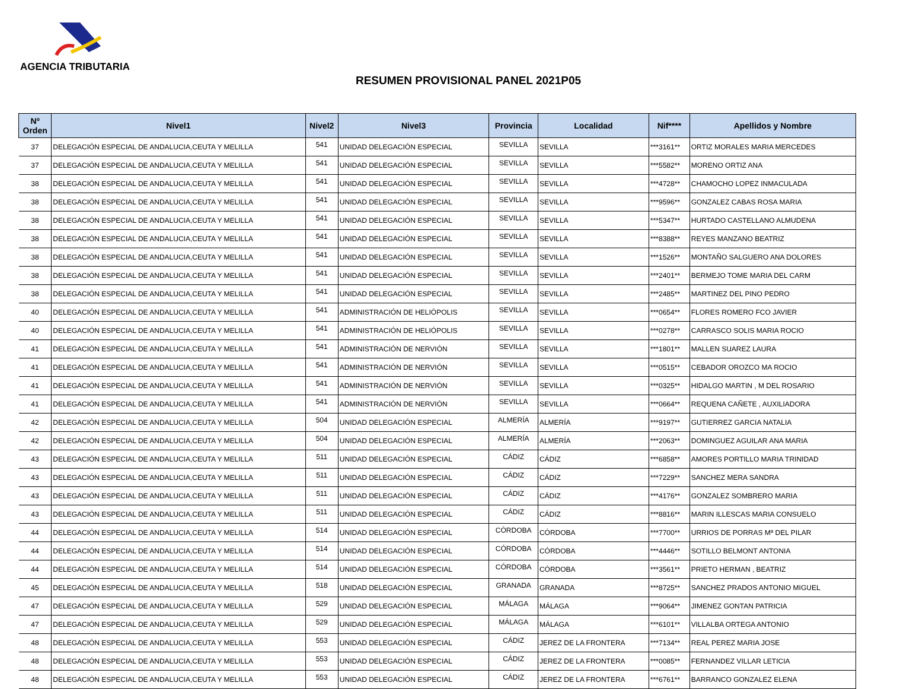AGENCIA TRIBUTARIA
RESUMEN PROVISIONAL PANEL 2021P05
| Nº Orden | Nivel1 | Nivel2 | Nivel3 | Provincia | Localidad | Nif**** | Apellidos y Nombre |
| --- | --- | --- | --- | --- | --- | --- | --- |
| 37 | DELEGACIÓN ESPECIAL DE ANDALUCIA,CEUTA Y MELILLA | 541 | UNIDAD DELEGACIÓN ESPECIAL | SEVILLA | SEVILLA | ***3161** | ORTIZ MORALES MARIA MERCEDES |
| 37 | DELEGACIÓN ESPECIAL DE ANDALUCIA,CEUTA Y MELILLA | 541 | UNIDAD DELEGACIÓN ESPECIAL | SEVILLA | SEVILLA | ***5582** | MORENO ORTIZ ANA |
| 38 | DELEGACIÓN ESPECIAL DE ANDALUCIA,CEUTA Y MELILLA | 541 | UNIDAD DELEGACIÓN ESPECIAL | SEVILLA | SEVILLA | ***4728** | CHAMOCHO LOPEZ INMACULADA |
| 38 | DELEGACIÓN ESPECIAL DE ANDALUCIA,CEUTA Y MELILLA | 541 | UNIDAD DELEGACIÓN ESPECIAL | SEVILLA | SEVILLA | ***9596** | GONZALEZ CABAS ROSA MARIA |
| 38 | DELEGACIÓN ESPECIAL DE ANDALUCIA,CEUTA Y MELILLA | 541 | UNIDAD DELEGACIÓN ESPECIAL | SEVILLA | SEVILLA | ***5347** | HURTADO CASTELLANO ALMUDENA |
| 38 | DELEGACIÓN ESPECIAL DE ANDALUCIA,CEUTA Y MELILLA | 541 | UNIDAD DELEGACIÓN ESPECIAL | SEVILLA | SEVILLA | ***8388** | REYES MANZANO BEATRIZ |
| 38 | DELEGACIÓN ESPECIAL DE ANDALUCIA,CEUTA Y MELILLA | 541 | UNIDAD DELEGACIÓN ESPECIAL | SEVILLA | SEVILLA | ***1526** | MONTAÑO SALGUERO ANA DOLORES |
| 38 | DELEGACIÓN ESPECIAL DE ANDALUCIA,CEUTA Y MELILLA | 541 | UNIDAD DELEGACIÓN ESPECIAL | SEVILLA | SEVILLA | ***2401** | BERMEJO TOME MARIA DEL CARM |
| 38 | DELEGACIÓN ESPECIAL DE ANDALUCIA,CEUTA Y MELILLA | 541 | UNIDAD DELEGACIÓN ESPECIAL | SEVILLA | SEVILLA | ***2485** | MARTINEZ DEL PINO PEDRO |
| 40 | DELEGACIÓN ESPECIAL DE ANDALUCIA,CEUTA Y MELILLA | 541 | ADMINISTRACIÓN DE HELIÓPOLIS | SEVILLA | SEVILLA | ***0654** | FLORES ROMERO FCO JAVIER |
| 40 | DELEGACIÓN ESPECIAL DE ANDALUCIA,CEUTA Y MELILLA | 541 | ADMINISTRACIÓN DE HELIÓPOLIS | SEVILLA | SEVILLA | ***0278** | CARRASCO SOLIS MARIA ROCIO |
| 41 | DELEGACIÓN ESPECIAL DE ANDALUCIA,CEUTA Y MELILLA | 541 | ADMINISTRACIÓN DE NERVIÓN | SEVILLA | SEVILLA | ***1801** | MALLEN SUAREZ LAURA |
| 41 | DELEGACIÓN ESPECIAL DE ANDALUCIA,CEUTA Y MELILLA | 541 | ADMINISTRACIÓN DE NERVIÓN | SEVILLA | SEVILLA | ***0515** | CEBADOR OROZCO MA ROCIO |
| 41 | DELEGACIÓN ESPECIAL DE ANDALUCIA,CEUTA Y MELILLA | 541 | ADMINISTRACIÓN DE NERVIÓN | SEVILLA | SEVILLA | ***0325** | HIDALGO MARTIN , M DEL ROSARIO |
| 41 | DELEGACIÓN ESPECIAL DE ANDALUCIA,CEUTA Y MELILLA | 541 | ADMINISTRACIÓN DE NERVIÓN | SEVILLA | SEVILLA | ***0664** | REQUENA CAÑETE , AUXILIADORA |
| 42 | DELEGACIÓN ESPECIAL DE ANDALUCIA,CEUTA Y MELILLA | 504 | UNIDAD DELEGACIÓN ESPECIAL | ALMERÍA | ALMERÍA | ***9197** | GUTIERREZ GARCIA NATALIA |
| 42 | DELEGACIÓN ESPECIAL DE ANDALUCIA,CEUTA Y MELILLA | 504 | UNIDAD DELEGACIÓN ESPECIAL | ALMERÍA | ALMERÍA | ***2063** | DOMINGUEZ AGUILAR ANA MARIA |
| 43 | DELEGACIÓN ESPECIAL DE ANDALUCIA,CEUTA Y MELILLA | 511 | UNIDAD DELEGACIÓN ESPECIAL | CÁDIZ | CÁDIZ | ***6858** | AMORES PORTILLO MARIA TRINIDAD |
| 43 | DELEGACIÓN ESPECIAL DE ANDALUCIA,CEUTA Y MELILLA | 511 | UNIDAD DELEGACIÓN ESPECIAL | CÁDIZ | CÁDIZ | ***7229** | SANCHEZ MERA SANDRA |
| 43 | DELEGACIÓN ESPECIAL DE ANDALUCIA,CEUTA Y MELILLA | 511 | UNIDAD DELEGACIÓN ESPECIAL | CÁDIZ | CÁDIZ | ***4176** | GONZALEZ SOMBRERO MARIA |
| 43 | DELEGACIÓN ESPECIAL DE ANDALUCIA,CEUTA Y MELILLA | 511 | UNIDAD DELEGACIÓN ESPECIAL | CÁDIZ | CÁDIZ | ***8816** | MARIN ILLESCAS MARIA CONSUELO |
| 44 | DELEGACIÓN ESPECIAL DE ANDALUCIA,CEUTA Y MELILLA | 514 | UNIDAD DELEGACIÓN ESPECIAL | CÓRDOBA | CÓRDOBA | ***7700** | URRIOS DE PORRAS Mª DEL PILAR |
| 44 | DELEGACIÓN ESPECIAL DE ANDALUCIA,CEUTA Y MELILLA | 514 | UNIDAD DELEGACIÓN ESPECIAL | CÓRDOBA | CÓRDOBA | ***4446** | SOTILLO BELMONT ANTONIA |
| 44 | DELEGACIÓN ESPECIAL DE ANDALUCIA,CEUTA Y MELILLA | 514 | UNIDAD DELEGACIÓN ESPECIAL | CÓRDOBA | CÓRDOBA | ***3561** | PRIETO HERMAN , BEATRIZ |
| 45 | DELEGACIÓN ESPECIAL DE ANDALUCIA,CEUTA Y MELILLA | 518 | UNIDAD DELEGACIÓN ESPECIAL | GRANADA | GRANADA | ***8725** | SANCHEZ PRADOS ANTONIO MIGUEL |
| 47 | DELEGACIÓN ESPECIAL DE ANDALUCIA,CEUTA Y MELILLA | 529 | UNIDAD DELEGACIÓN ESPECIAL | MÁLAGA | MÁLAGA | ***9064** | JIMENEZ GONTAN PATRICIA |
| 47 | DELEGACIÓN ESPECIAL DE ANDALUCIA,CEUTA Y MELILLA | 529 | UNIDAD DELEGACIÓN ESPECIAL | MÁLAGA | MÁLAGA | ***6101** | VILLALBA ORTEGA ANTONIO |
| 48 | DELEGACIÓN ESPECIAL DE ANDALUCIA,CEUTA Y MELILLA | 553 | UNIDAD DELEGACIÓN ESPECIAL | CÁDIZ | JEREZ DE LA FRONTERA | ***7134** | REAL PEREZ MARIA JOSE |
| 48 | DELEGACIÓN ESPECIAL DE ANDALUCIA,CEUTA Y MELILLA | 553 | UNIDAD DELEGACIÓN ESPECIAL | CÁDIZ | JEREZ DE LA FRONTERA | ***0085** | FERNANDEZ VILLAR LETICIA |
| 48 | DELEGACIÓN ESPECIAL DE ANDALUCIA,CEUTA Y MELILLA | 553 | UNIDAD DELEGACIÓN ESPECIAL | CÁDIZ | JEREZ DE LA FRONTERA | ***6761** | BARRANCO GONZALEZ ELENA |